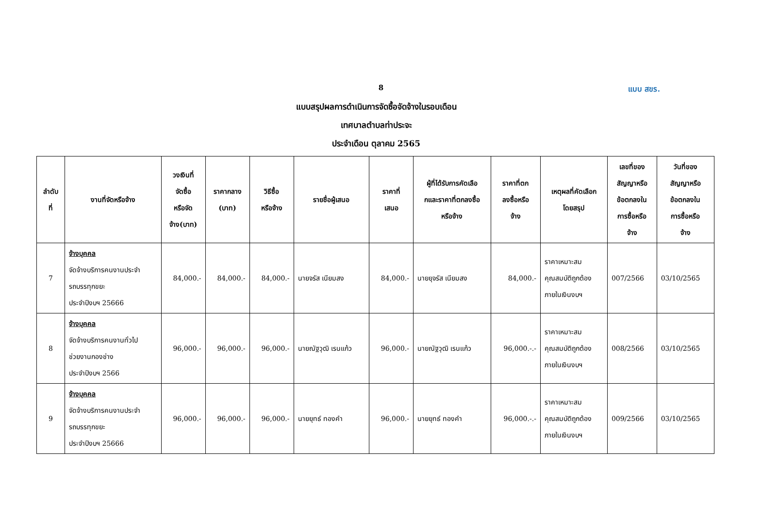8
แบบ สขร.
แบบสรุปผลการดำเนินการจัดซื้อจัดจ้างในรอบเดือน
เทศบาลตำบลท่าประจะ
ประจำเดือน ตุลาคม 2565
| ลำดับ ที่ | งานที่จัดหรือจ้าง | วงเงินที่ จัดซื้อ หรือจัด จ้าง(บาท) | ราคากลาง (บาท) | วิธีซื้อ หรือจ้าง | รายชื่อผู้เสนอ | ราคาที่ เสนอ | ผู้ที่ได้รับการคัดเลือ กและราคาที่ตกลงซื้อ หรือจ้าง | ราคาที่ตก ลงซื้อหรือ จ้าง | เหตุผลที่คัดเลือก โดยสรุป | เลขที่ของ สัญญาหรือ ข้อตกลงใน การซื้อหรือ จ้าง | วันที่ของ สัญญาหรือ ข้อตกลงใน การซื้อหรือ จ้าง |
| --- | --- | --- | --- | --- | --- | --- | --- | --- | --- | --- | --- |
| 7 | จ้างบุคคล จัดจ้างบริการคนงานประจำ รถบรรทุกขยะ ประจำปีงบฯ 25666 | 84,000.- | 84,000.- | 84,000.- | นายจรัส เนียมสง | 84,000.- | นายยุจรัส เนียมสง | 84,000.- | ราคาเหมาะสม คุณสมบัติถูกต้อง ภายในเงินงบฯ | 007/2566 | 03/10/2565 |
| 8 | จ้างบุคคล จัดจ้างบริการคนงานทั่วไป ช่วยงานกองช่าง ประจำปีงบฯ 2566 | 96,000.- | 96,000.- | 96,000.- | นายณัฐวุฒิ เรนแก้ว | 96,000.- | นายณัฐวุฒิ เรนแก้ว | 96,000.-.- | ราคาเหมาะสม คุณสมบัติถูกต้อง ภายในเงินงบฯ | 008/2566 | 03/10/2565 |
| 9 | จ้างบุคคล จัดจ้างบริการคนงานประจำ รถบรรทุกขยะ ประจำปีงบฯ 25666 | 96,000.- | 96,000.- | 96,000.- | นายยุทธ์ ทองคำ | 96,000.- | นายยุทธ์ ทองคำ | 96,000.-.- | ราคาเหมาะสม คุณสมบัติถูกต้อง ภายในเงินงบฯ | 009/2566 | 03/10/2565 |